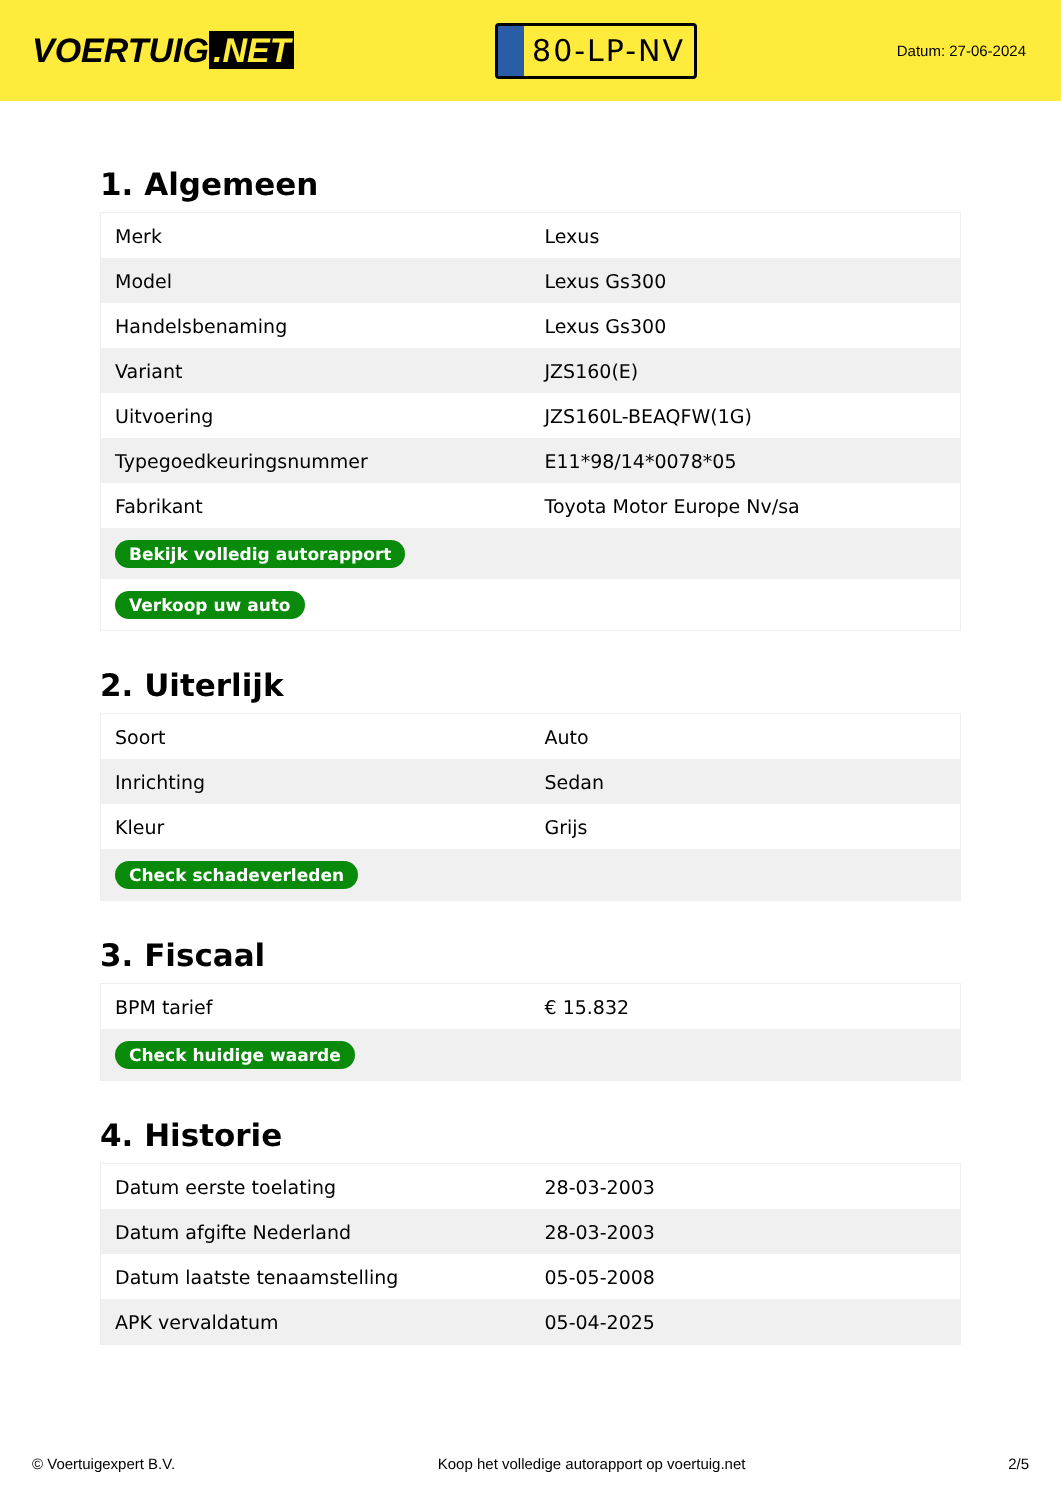VOERTUIG.NET
80-LP-NV
Datum: 27-06-2024
1. Algemeen
| Merk | Lexus |
| Model | Lexus Gs300 |
| Handelsbenaming | Lexus Gs300 |
| Variant | JZS160(E) |
| Uitvoering | JZS160L-BEAQFW(1G) |
| Typegoedkeuringsnummer | E11*98/14*0078*05 |
| Fabrikant | Toyota Motor Europe Nv/sa |
| Bekijk volledig autorapport | |
| Verkoop uw auto | |
2. Uiterlijk
| Soort | Auto |
| Inrichting | Sedan |
| Kleur | Grijs |
| Check schadeverleden | |
3. Fiscaal
| BPM tarief | € 15.832 |
| Check huidige waarde | |
4. Historie
| Datum eerste toelating | 28-03-2003 |
| Datum afgifte Nederland | 28-03-2003 |
| Datum laatste tenaamstelling | 05-05-2008 |
| APK vervaldatum | 05-04-2025 |
© Voertuigexpert B.V. Koop het volledige autorapport op voertuig.net 2/5